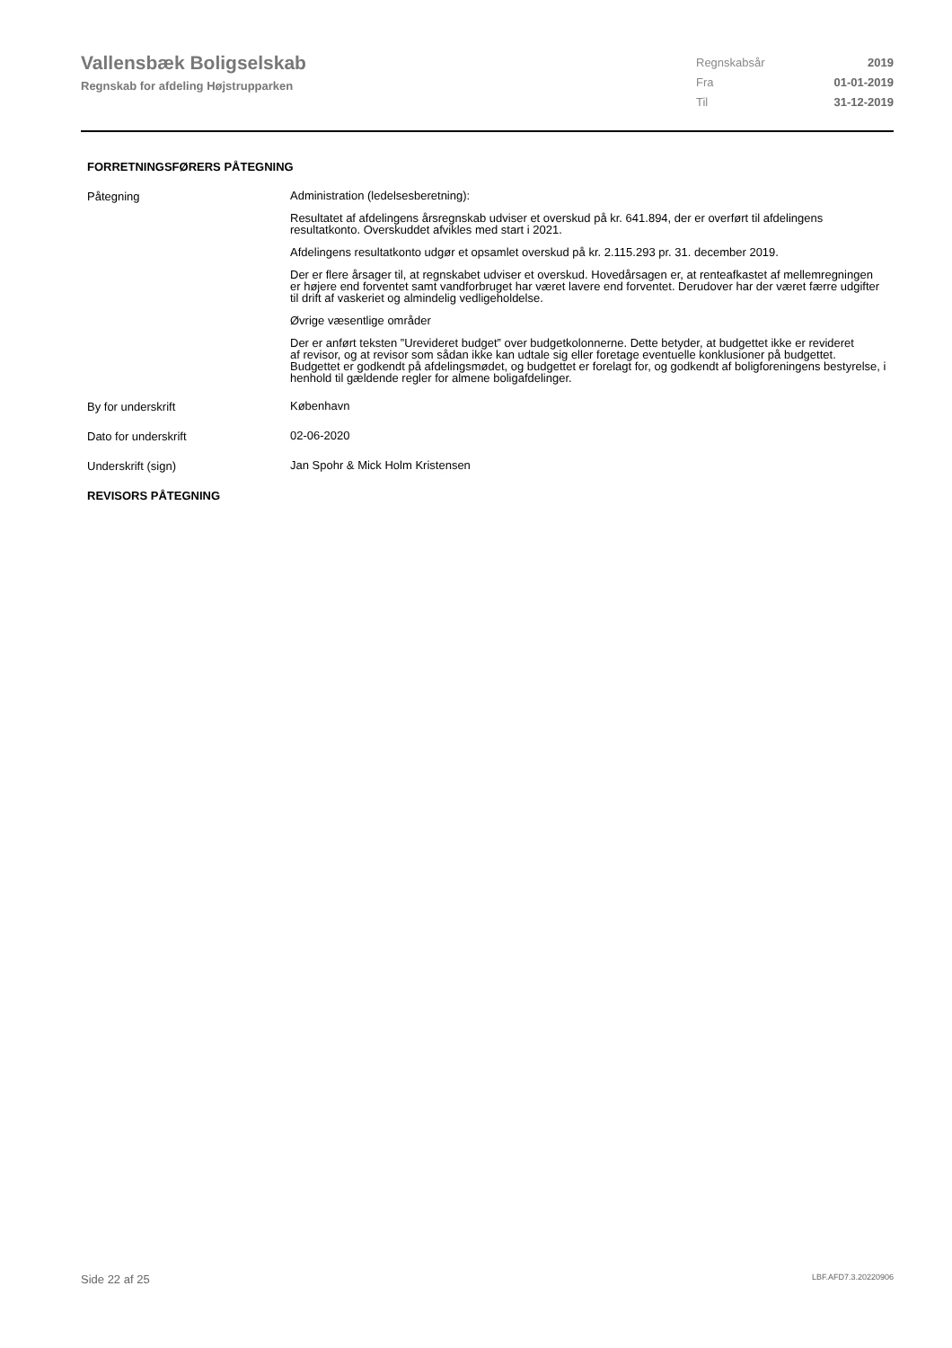Vallensbæk Boligselskab
Regnskab for afdeling Højstrupparken
| Regnskabsår | 2019 |
| Fra | 01-01-2019 |
| Til | 31-12-2019 |
FORRETNINGSFØRERS PÅTEGNING
Påtegning
Administration (ledelsesberetning):
Resultatet af afdelingens årsregnskab udviser et overskud på kr. 641.894, der er overført til afdelingens resultatkonto. Overskuddet afvikles med start i 2021.
Afdelingens resultatkonto udgør et opsamlet overskud på kr. 2.115.293 pr. 31. december 2019.
Der er flere årsager til, at regnskabet udviser et overskud. Hovedårsagen er, at renteafkastet af mellemregningen er højere end forventet samt vandforbruget har været lavere end forventet. Derudover har der været færre udgifter til drift af vaskeriet og almindelig vedligeholdelse.
Øvrige væsentlige områder
Der er anført teksten ”Urevideret budget” over budgetkolonnerne. Dette betyder, at budgettet ikke er revideret
af revisor, og at revisor som sådan ikke kan udtale sig eller foretage eventuelle konklusioner på budgettet.
Budgettet er godkendt på afdelingsmødet, og budgettet er forelagt for, og godkendt af boligforeningens bestyrelse, i henhold til gældende regler for almene boligafdelinger.
By for underskrift
København
Dato for underskrift
02-06-2020
Underskrift (sign)
Jan Spohr & Mick Holm Kristensen
REVISORS PÅTEGNING
Side 22 af 25 LBF.AFD7.3.20220906